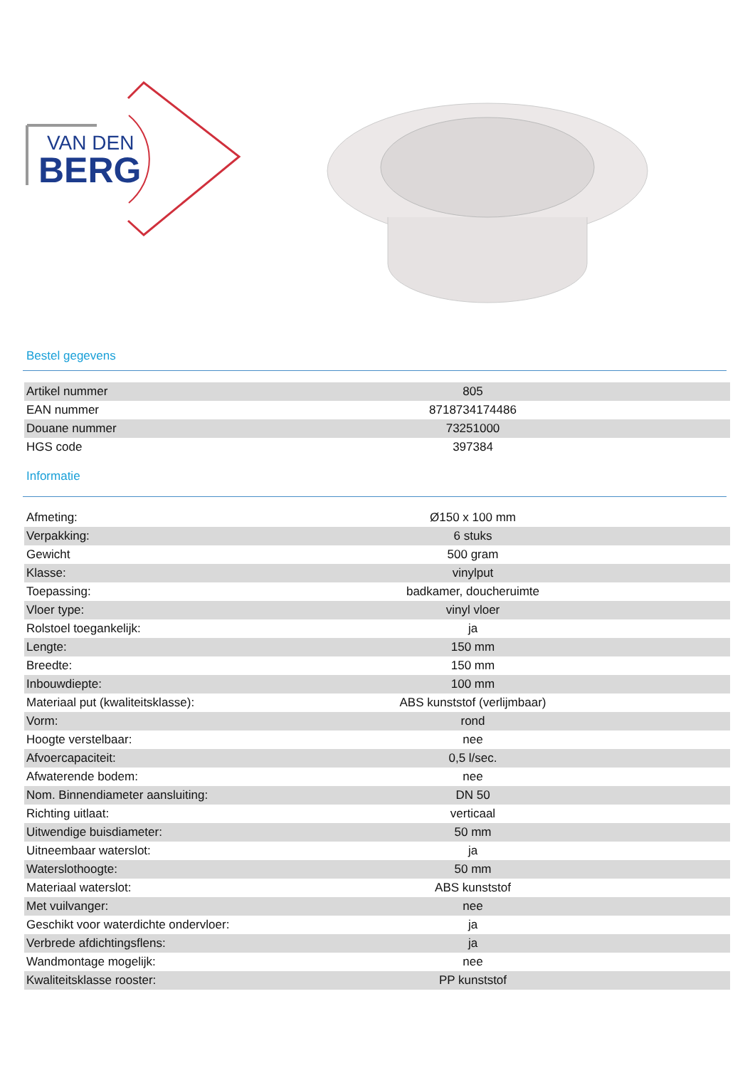VAN DEN
BERG
Bestel gegevens
| Artikel nummer | 805 |
| EAN nummer | 8718734174486 |
| Douane nummer | 73251000 |
| HGS code | 397384 |
Informatie
| Afmeting: | Ø150 x 100 mm |
| Verpakking: | 6 stuks |
| Gewicht | 500 gram |
| Klasse: | vinylput |
| Toepassing: | badkamer, doucheruimte |
| Vloer type: | vinyl vloer |
| Rolstoel toegankelijk: | ja |
| Lengte: | 150 mm |
| Breedte: | 150 mm |
| Inbouwdiepte: | 100 mm |
| Materiaal put (kwaliteitsklasse): | ABS kunststof (verlijmbaar) |
| Vorm: | rond |
| Hoogte verstelbaar: | nee |
| Afvoercapaciteit: | 0,5 l/sec. |
| Afwaterende bodem: | nee |
| Nom. Binnendiameter aansluiting: | DN 50 |
| Richting uitlaat: | verticaal |
| Uitwendige buisdiameter: | 50 mm |
| Uitneembaar waterslot: | ja |
| Waterslothoogte: | 50 mm |
| Materiaal waterslot: | ABS kunststof |
| Met vuilvanger: | nee |
| Geschikt voor waterdichte ondervloer: | ja |
| Verbrede afdichtingsflens: | ja |
| Wandmontage mogelijk: | nee |
| Kwaliteitsklasse rooster: | PP kunststof |